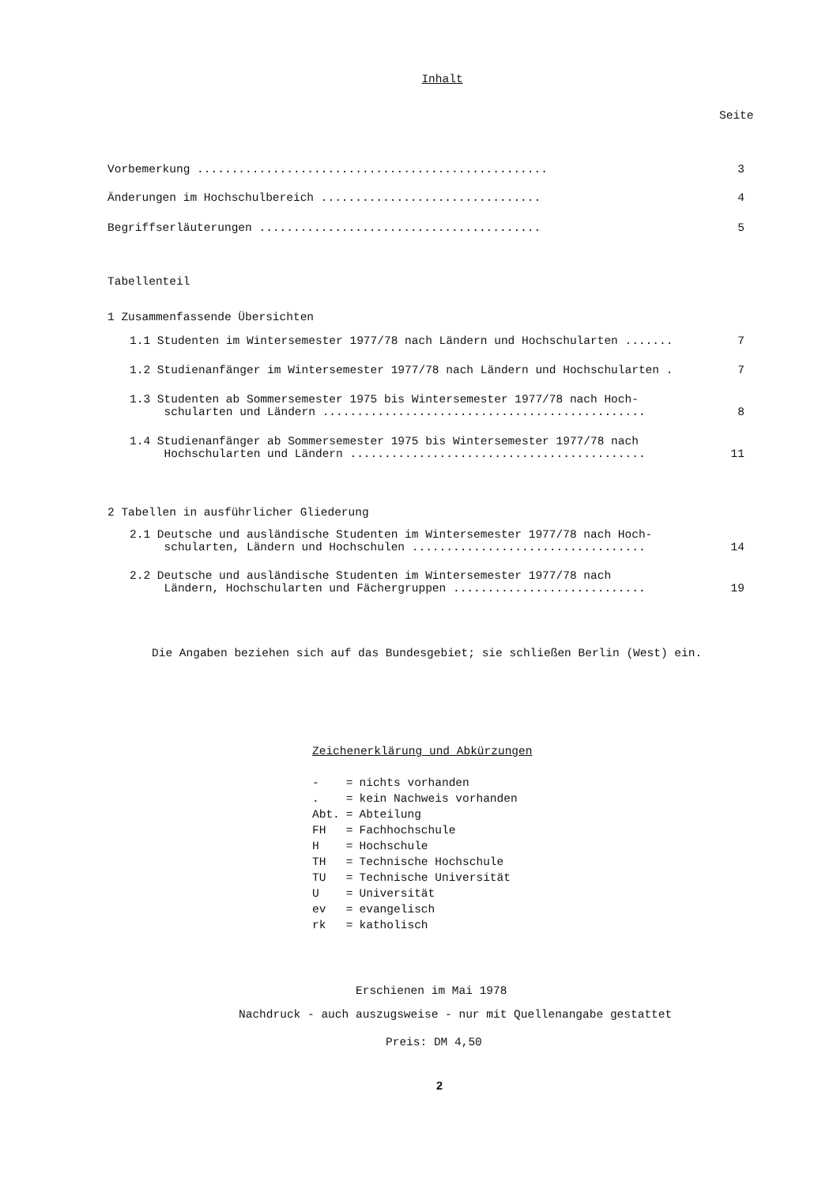Inhalt
Seite
Vorbemerkung ................................................... 3
Änderungen im Hochschulbereich ................................ 4
Begriffserläuterungen ......................................... 5
Tabellenteil
1 Zusammenfassende Übersichten
1.1 Studenten im Wintersemester 1977/78 nach Ländern und Hochschularten ....... 7
1.2 Studienanfänger im Wintersemester 1977/78 nach Ländern und Hochschularten . 7
1.3 Studenten ab Sommersemester 1975 bis Wintersemester 1977/78 nach Hoch- schularten und Ländern ............................................... 8
1.4 Studienanfänger ab Sommersemester 1975 bis Wintersemester 1977/78 nach Hochschularten und Ländern ........................................... 11
2 Tabellen in ausführlicher Gliederung
2.1 Deutsche und ausländische Studenten im Wintersemester 1977/78 nach Hoch- schularten, Ländern und Hochschulen .................................. 14
2.2 Deutsche und ausländische Studenten im Wintersemester 1977/78 nach Ländern, Hochschularten und Fächergruppen ............................ 19
Die Angaben beziehen sich auf das Bundesgebiet; sie schließen Berlin (West) ein.
Zeichenerklärung und Abkürzungen
| - | = | nichts vorhanden |
| . | = | kein Nachweis vorhanden |
| Abt. | = | Abteilung |
| FH | = | Fachhochschule |
| H | = | Hochschule |
| TH | = | Technische Hochschule |
| TU | = | Technische Universität |
| U | = | Universität |
| ev | = | evangelisch |
| rk | = | katholisch |
Erschienen im Mai 1978
Nachdruck - auch auszugsweise - nur mit Quellenangabe gestattet
Preis: DM 4,50
2